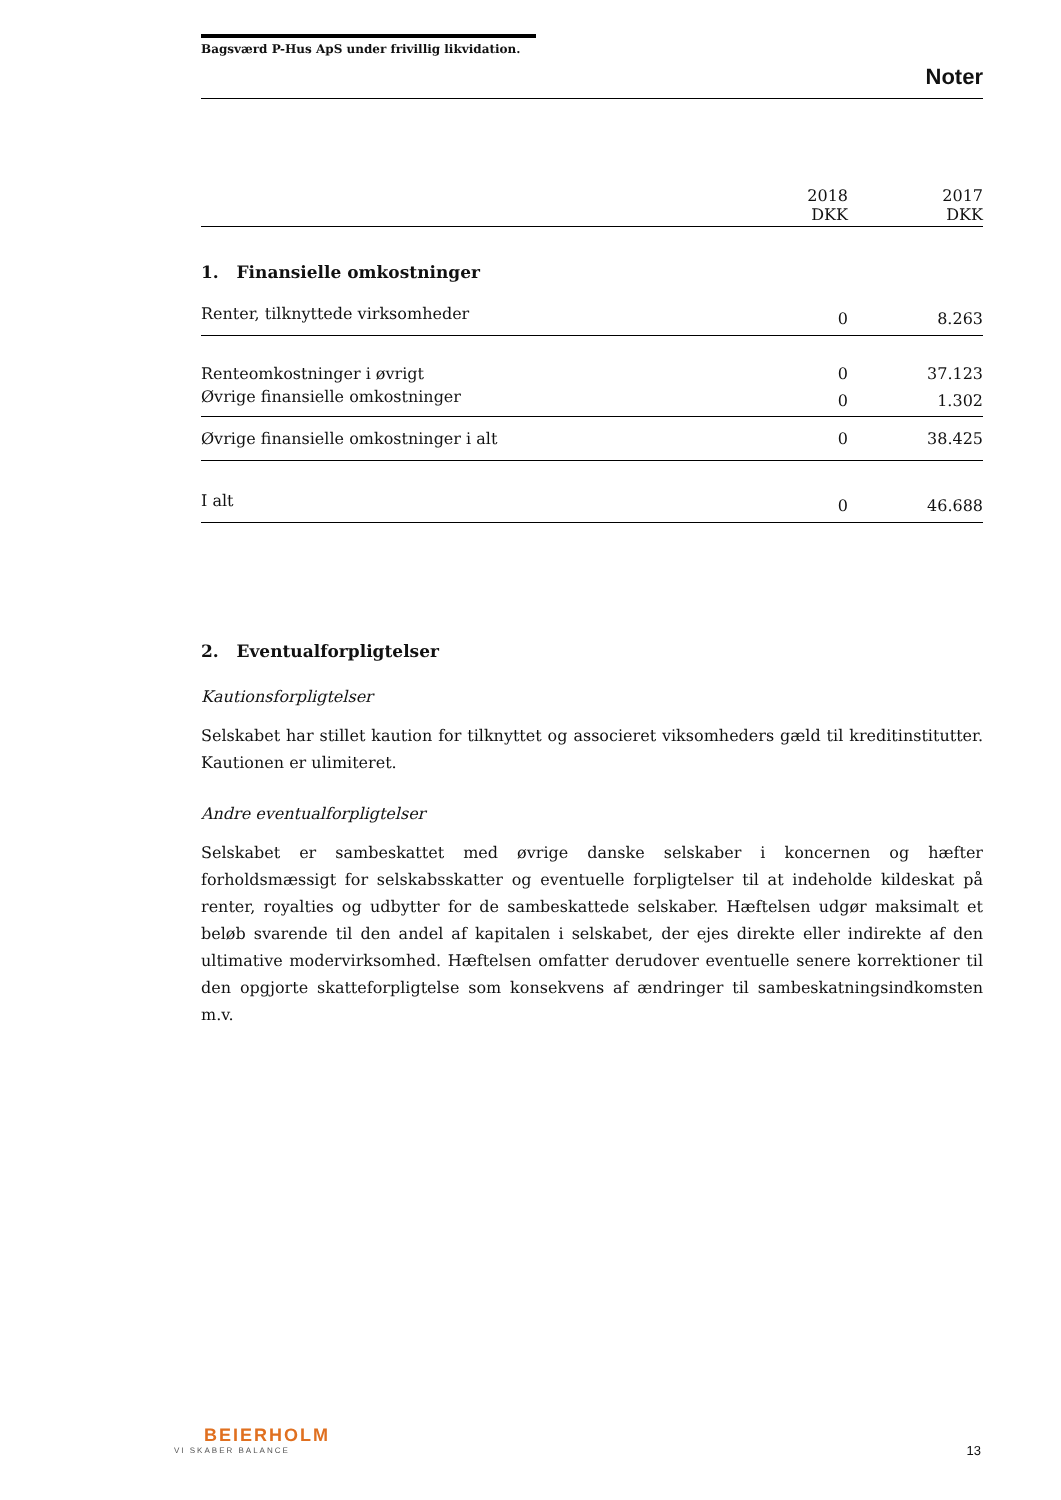Bagsværd P-Hus ApS under frivillig likvidation.
Noter
| | 2018 DKK | 2017 DKK |
| --- | --- | --- |
| 1. Finansielle omkostninger | | |
| Renter, tilknyttede virksomheder | 0 | 8.263 |
| Renteomkostninger i øvrigt | 0 | 37.123 |
| Øvrige finansielle omkostninger | 0 | 1.302 |
| Øvrige finansielle omkostninger i alt | 0 | 38.425 |
| I alt | 0 | 46.688 |
2. Eventualforpligtelser
Kautionsforpligtelser
Selskabet har stillet kaution for tilknyttet og associeret viksomheders gæld til kreditinstitutter. Kautionen er ulimiteret.
Andre eventualforpligtelser
Selskabet er sambeskattet med øvrige danske selskaber i koncernen og hæfter forholdsmæssigt for selskabsskatter og eventuelle forpligtelser til at indeholde kildeskat på renter, royalties og udbytter for de sambeskattede selskaber. Hæftelsen udgør maksimalt et beløb svarende til den andel af kapitalen i selskabet, der ejes direkte eller indirekte af den ultimative modervirksomhed. Hæftelsen omfatter derudover eventuelle senere korrektioner til den opgjorte skatteforpligtelse som konsekvens af ændringer til sambeskatningsindkomsten m.v.
BEIERHOLM
VI SKABER BALANCE
13